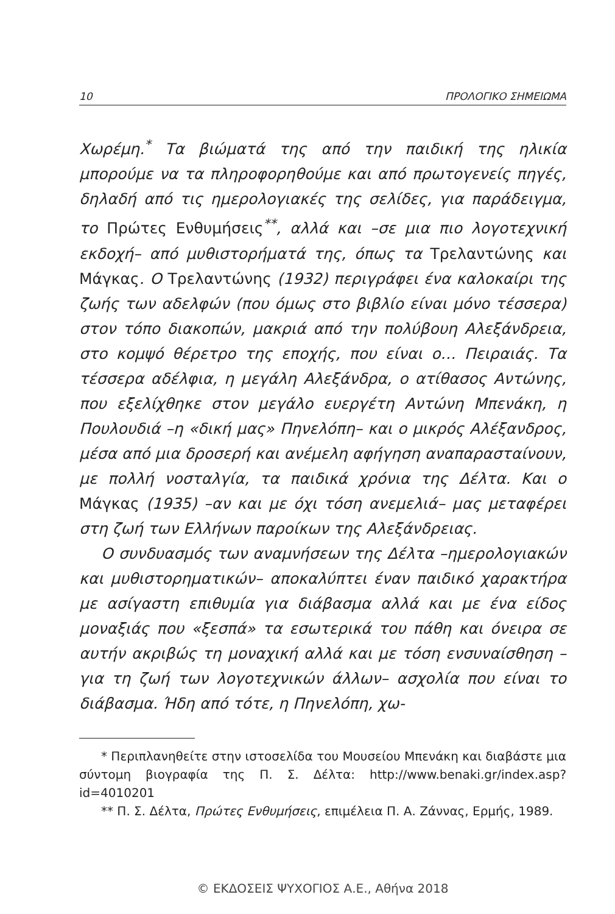10 ΠΡΟΛΟΓΙΚΟ ΣΗΜΕΙΩΜΑ
Χωρέμη.<sup>*</sup> Τα βιώματά της από την παιδική της ηλικία μπορούμε να τα πληροφορηθούμε και από πρωτογενείς πηγές, δηλαδή από τις ημερολογιακές της σελίδες, για παράδειγμα, το Πρώτες Ενθυμήσεις<sup>**</sup>, αλλά και –σε μια πιο λογοτεχνική εκδοχή– από μυθιστορήματά της, όπως τα Τρελαντώνης και Μάγκας. Ο Τρελαντώνης (1932) περιγράφει ένα καλοκαίρι της ζωής των αδελφών (που όμως στο βιβλίο είναι μόνο τέσσερα) στον τόπο διακοπών, μακριά από την πολύβουη Αλεξάνδρεια, στο κομψό θέρετρο της εποχής, που είναι ο… Πειραιάς. Τα τέσσερα αδέλφια, η μεγάλη Αλεξάνδρα, ο ατίθασος Αντώνης, που εξελίχθηκε στον μεγάλο ευεργέτη Αντώνη Μπενάκη, η Πουλουδιά –η «δική μας» Πηνελόπη– και ο μικρός Αλέξανδρος, μέσα από μια δροσερή και ανέμελη αφήγηση αναπαρασταίνουν, με πολλή νοσταλγία, τα παιδικά χρόνια της Δέλτα. Και ο Μάγκας (1935) –αν και με όχι τόση ανεμελιά– μας μεταφέρει στη ζωή των Ελλήνων παροίκων της Αλεξάνδρειας.
Ο συνδυασμός των αναμνήσεων της Δέλτα –ημερολογιακών και μυθιστορηματικών– αποκαλύπτει έναν παιδικό χαρακτήρα με ασίγαστη επιθυμία για διάβασμα αλλά και με ένα είδος μοναξιάς που «ξεσπά» τα εσωτερικά του πάθη και όνειρα σε αυτήν ακριβώς τη μοναχική αλλά και με τόση ενσυναίσθηση –για τη ζωή των λογοτεχνικών άλλων– ασχολία που είναι το διάβασμα. Ήδη από τότε, η Πηνελόπη, χω-
* Περιπλανηθείτε στην ιστοσελίδα του Μουσείου Μπενάκη και διαβάστε μια σύντομη βιογραφία της Π. Σ. Δέλτα: http://www.benaki.gr/index.asp?id=4010201
** Π. Σ. Δέλτα, Πρώτες Ενθυμήσεις, επιμέλεια Π. Α. Ζάννας, Ερμής, 1989.
© ΕΚΔΟΣΕΙΣ ΨΥΧΟΓΙΟΣ Α.Ε., Αθήνα 2018